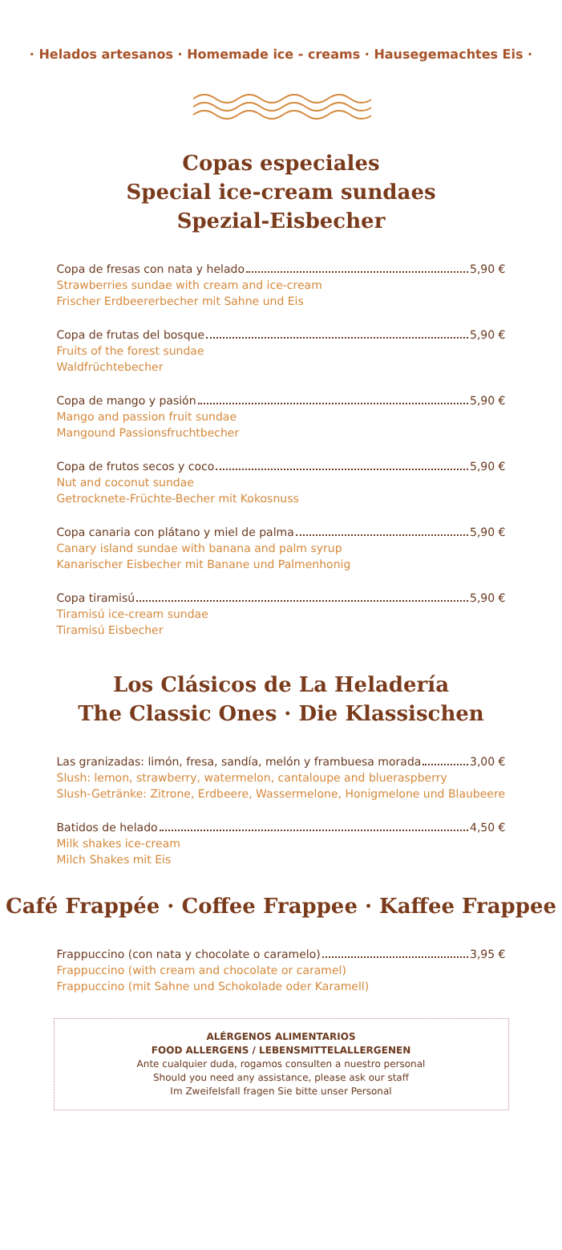· Helados artesanos · Homemade ice - creams · Hausegemachtes Eis ·
Copas especiales
Special ice-cream sundaes
Spezial-Eisbecher
Copa de fresas con nata y helado 5,90 €
Strawberries sundae with cream and ice-cream
Frischer Erdbeererbecher mit Sahne und Eis
Copa de frutas del bosque 5,90 €
Fruits of the forest sundae
Waldfrüchtebecher
Copa de mango y pasión 5,90 €
Mango and passion fruit sundae
Mangound Passionsfruchtbecher
Copa de frutos secos y coco 5,90 €
Nut and coconut sundae
Getrocknete-Früchte-Becher mit Kokosnuss
Copa canaria con plátano y miel de palma 5,90 €
Canary island sundae with banana and palm syrup
Kanarischer Eisbecher mit Banane und Palmenhonig
Copa tiramisú 5,90 €
Tiramisú ice-cream sundae
Tiramisú Eisbecher
Los Clásicos de La Heladería
The Classic Ones · Die Klassischen
Las granizadas: limón, fresa, sandía, melón y frambuesa morada 3,00 €
Slush: lemon, strawberry, watermelon, cantaloupe and blueraspberry
Slush-Getränke: Zitrone, Erdbeere, Wassermelone, Honigmelone und Blaubeere
Batidos de helado 4,50 €
Milk shakes ice-cream
Milch Shakes mit Eis
Café Frappée · Coffee Frappee · Kaffee Frappee
Frappuccino (con nata y chocolate o caramelo) 3,95 €
Frappuccino (with cream and chocolate or caramel)
Frappuccino (mit Sahne und Schokolade oder Karamell)
ALÉRGENOS ALIMENTARIOS
FOOD ALLERGENS / LEBENSMITTELALLERGENEN
Ante cualquier duda, rogamos consulten a nuestro personal
Should you need any assistance, please ask our staff
Im Zweifelsfall fragen Sie bitte unser Personal